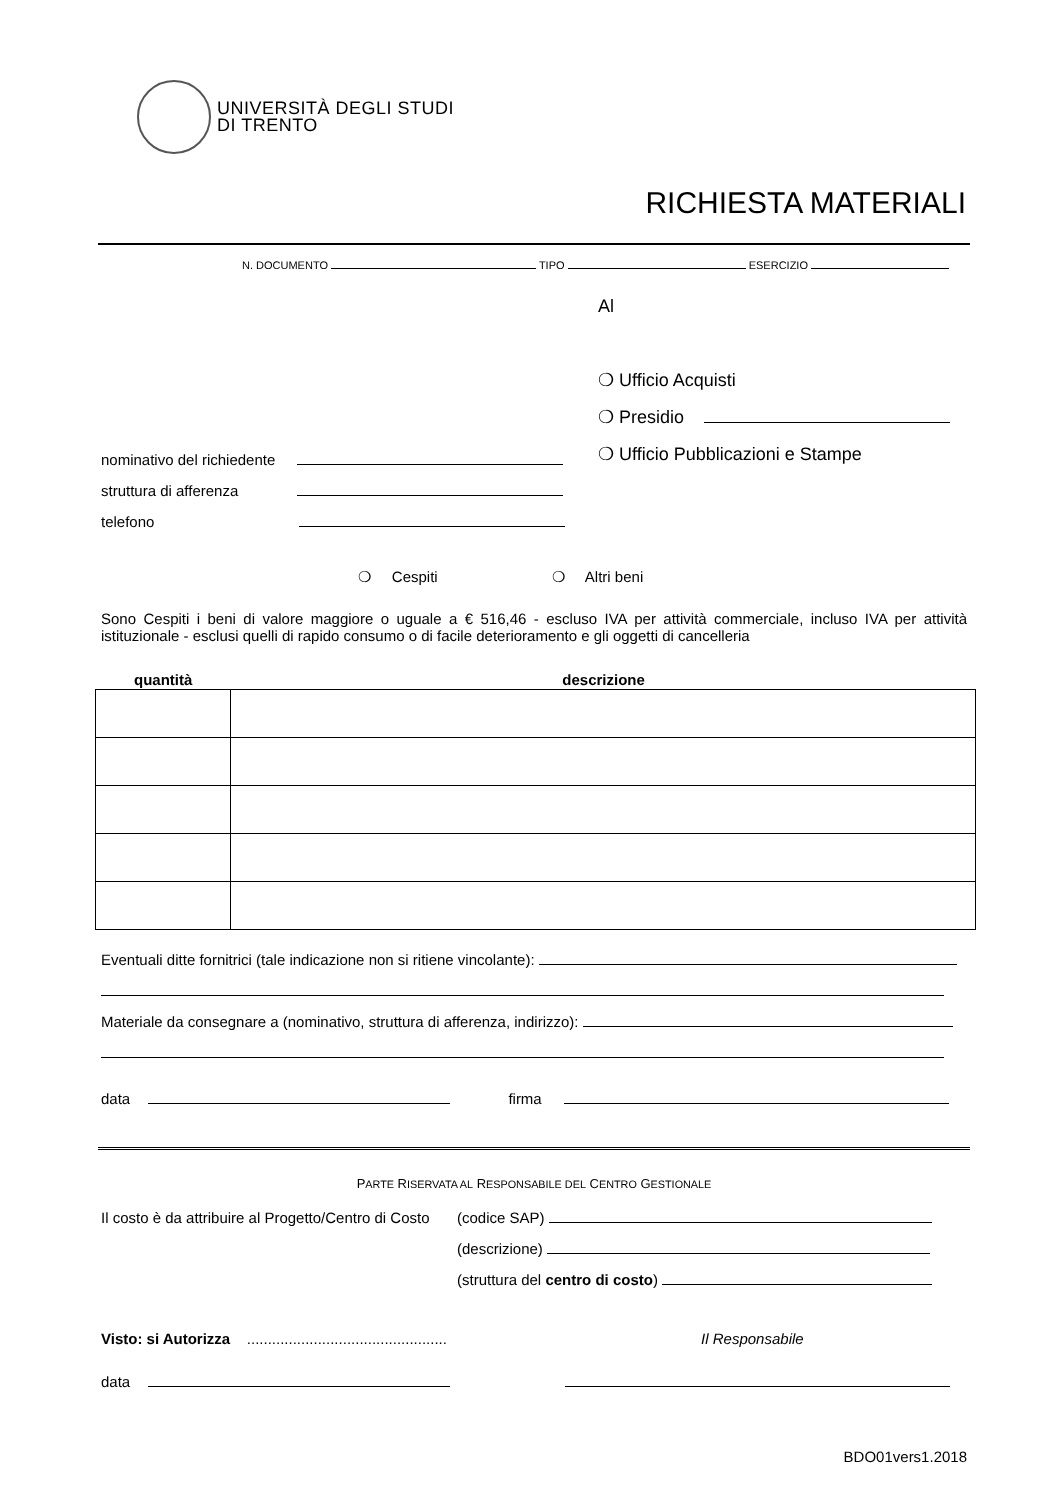UNIVERSITÀ DEGLI STUDI
DI TRENTO
RICHIESTA MATERIALI
N. DOCUMENTO TIPO ESERCIZIO
Al
❍ Ufficio Acquisti
❍ Presidio
❍ Ufficio Pubblicazioni e Stampe
nominativo del richiedente
struttura di afferenza
telefono
❍ Cespiti ❍ Altri beni
Sono Cespiti i beni di valore maggiore o uguale a € 516,46 - escluso IVA per attività commerciale, incluso IVA per attività istituzionale - esclusi quelli di rapido consumo o di facile deterioramento e gli oggetti di cancelleria
quantità descrizione
Eventuali ditte fornitrici (tale indicazione non si ritiene vincolante):
Materiale da consegnare a (nominativo, struttura di afferenza, indirizzo):
data firma
PARTE RISERVATA AL RESPONSABILE DEL CENTRO GESTIONALE
Il costo è da attribuire al Progetto/Centro di Costo
(codice SAP)
(descrizione)
(struttura del centro di costo)
Visto: si Autorizza ................................................ Il Responsabile
data
BDO01vers1.2018